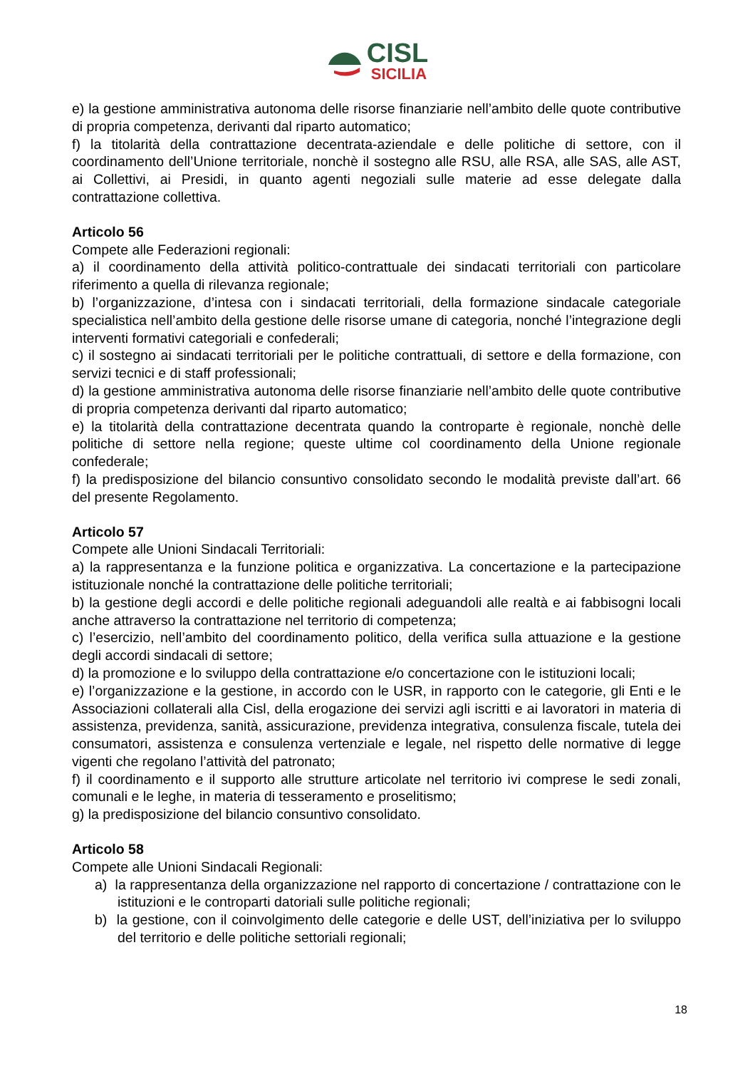CISL
SICILIA
e) la gestione amministrativa autonoma delle risorse finanziarie nell’ambito delle quote contributive di propria competenza, derivanti dal riparto automatico;
f) la titolarità della contrattazione decentrata-aziendale e delle politiche di settore, con il coordinamento dell’Unione territoriale, nonchè il sostegno alle RSU, alle RSA, alle SAS, alle AST, ai Collettivi, ai Presidi, in quanto agenti negoziali sulle materie ad esse delegate dalla contrattazione collettiva.
Articolo 56
Compete alle Federazioni regionali:
a) il coordinamento della attività politico-contrattuale dei sindacati territoriali con particolare riferimento a quella di rilevanza regionale;
b) l’organizzazione, d’intesa con i sindacati territoriali, della formazione sindacale categoriale specialistica nell’ambito della gestione delle risorse umane di categoria, nonché l’integrazione degli interventi formativi categoriali e confederali;
c) il sostegno ai sindacati territoriali per le politiche contrattuali, di settore e della formazione, con servizi tecnici e di staff professionali;
d) la gestione amministrativa autonoma delle risorse finanziarie nell’ambito delle quote contributive di propria competenza derivanti dal riparto automatico;
e) la titolarità della contrattazione decentrata quando la controparte è regionale, nonchè delle politiche di settore nella regione; queste ultime col coordinamento della Unione regionale confederale;
f) la predisposizione del bilancio consuntivo consolidato secondo le modalità previste dall’art. 66 del presente Regolamento.
Articolo 57
Compete alle Unioni Sindacali Territoriali:
a) la rappresentanza e la funzione politica e organizzativa. La concertazione e la partecipazione istituzionale nonché la contrattazione delle politiche territoriali;
b) la gestione degli accordi e delle politiche regionali adeguandoli alle realtà e ai fabbisogni locali anche attraverso la contrattazione nel territorio di competenza;
c) l’esercizio, nell’ambito del coordinamento politico, della verifica sulla attuazione e la gestione degli accordi sindacali di settore;
d) la promozione e lo sviluppo della contrattazione e/o concertazione con le istituzioni locali;
e) l’organizzazione e la gestione, in accordo con le USR, in rapporto con le categorie, gli Enti e le Associazioni collaterali alla Cisl, della erogazione dei servizi agli iscritti e ai lavoratori in materia di assistenza, previdenza, sanità, assicurazione, previdenza integrativa, consulenza fiscale, tutela dei consumatori, assistenza e consulenza vertenziale e legale, nel rispetto delle normative di legge vigenti che regolano l’attività del patronato;
f) il coordinamento e il supporto alle strutture articolate nel territorio ivi comprese le sedi zonali, comunali e le leghe, in materia di tesseramento e proselitismo;
g) la predisposizione del bilancio consuntivo consolidato.
Articolo 58
Compete alle Unioni Sindacali Regionali:
a) la rappresentanza della organizzazione nel rapporto di concertazione / contrattazione con le istituzioni e le controparti datoriali sulle politiche regionali;
b) la gestione, con il coinvolgimento delle categorie e delle UST, dell’iniziativa per lo sviluppo del territorio e delle politiche settoriali regionali;
18